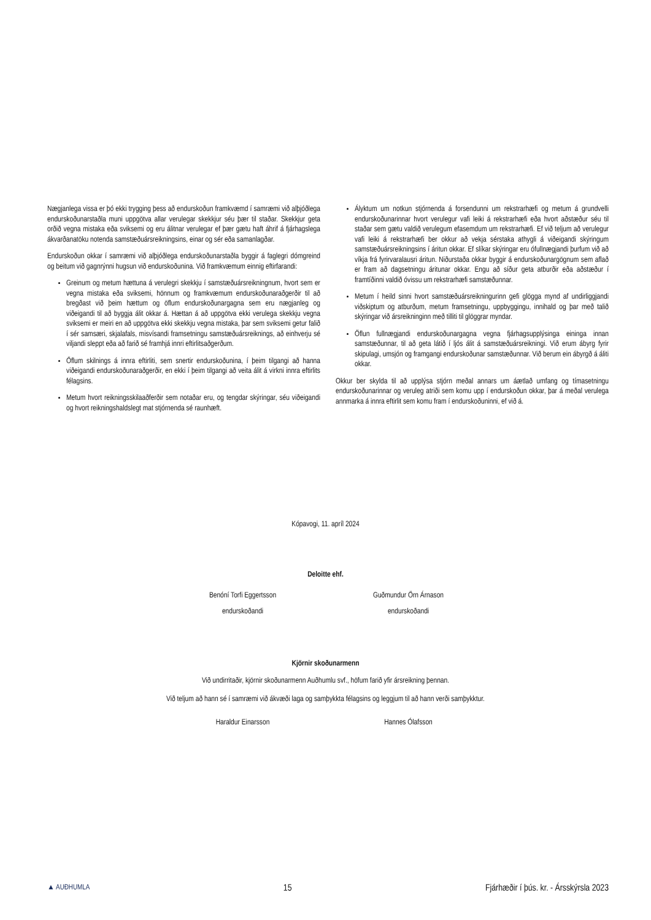Nægjanlega vissa er þó ekki trygging þess að endurskoðun framkvæmd í samræmi við alþjóðlega endurskoðunarstaðla muni uppgötva allar verulegar skekkjur séu þær til staðar. Skekkjur geta orðið vegna mistaka eða sviksemi og eru álitnar verulegar ef þær gætu haft áhrif á fjárhagslega ákvarðanatöku notenda samstæðuársreikningsins, einar og sér eða samanlagðar.
Endurskoðun okkar í samræmi við alþjóðlega endurskoðunarstaðla byggir á faglegri dómgreind og beitum við gagnrýnni hugsun við endurskoðunina. Við framkvæmum einnig eftirfarandi:
Greinum og metum hættuna á verulegri skekkju í samstæðuársreikningnum, hvort sem er vegna mistaka eða sviksemi, hönnum og framkvæmum endurskoðunaraðgerðir til að bregðast við þeim hættum og öflum endurskoðunargagna sem eru nægjanleg og viðeigandi til að byggja álit okkar á. Hættan á að uppgötva ekki verulega skekkju vegna sviksemi er meiri en að uppgötva ekki skekkju vegna mistaka, þar sem sviksemi getur falið í sér samsæri, skjalafals, misvísandi framsetningu samstæðuársreiknings, að einhverju sé viljandi sleppt eða að farið sé framhjá innri eftirlitsaðgerðum.
Öflum skilnings á innra eftirliti, sem snertir endurskoðunina, í þeim tilgangi að hanna viðeigandi endurskoðunaraðgerðir, en ekki í þeim tilgangi að veita álit á virkni innra eftirlits félagsins.
Metum hvort reikningsskilaaðferðir sem notaðar eru, og tengdar skýringar, séu viðeigandi og hvort reikningshaldslegt mat stjórnenda sé raunhæft.
Ályktum um notkun stjórnenda á forsendunni um rekstrarhæfi og metum á grundvelli endurskoðunarinnar hvort verulegur vafi leiki á rekstrarhæfi eða hvort aðstæður séu til staðar sem gætu valdið verulegum efasemdum um rekstrarhæfi. Ef við teljum að verulegur vafi leiki á rekstrarhæfi ber okkur að vekja sérstaka athygli á viðeigandi skýringum samstæðuársreikningsins í áritun okkar. Ef slíkar skýringar eru ófullnægjandi þurfum við að víkja frá fyrirvaralausri áritun. Niðurstaða okkar byggir á endurskoðunargögnum sem aflað er fram að dagsetningu áritunar okkar. Engu að síður geta atburðir eða aðstæður í framtíðinni valdið óvissu um rekstrarhæfi samstæðunnar.
Metum í heild sinni hvort samstæðuársreikningurinn gefi glögga mynd af undirliggjandi viðskiptum og atburðum, metum framsetningu, uppbyggingu, innihald og þar með talið skýringar við ársreikninginn með tilliti til glöggrar myndar.
Öflun fullnægjandi endurskoðunargagna vegna fjárhagsupplýsinga eininga innan samstæðunnar, til að geta látið í ljós álit á samstæðuársreikningi. Við erum ábyrg fyrir skipulagi, umsjón og framgangi endurskoðunar samstæðunnar. Við berum ein ábyrgð á áliti okkar.
Okkur ber skylda til að upplýsa stjórn meðal annars um áætlað umfang og tímasetningu endurskoðunarinnar og veruleg atriði sem komu upp í endurskoðun okkar, þar á meðal verulega annmarka á innra eftirlit sem komu fram í endurskoðuninni, ef við á.
Kópavogi, 11. apríl 2024
Deloitte ehf.
Benóní Torfi Eggertsson
endurskoðandi
Guðmundur Örn Árnason
endurskoðandi
Kjörnir skoðunarmenn
Við undirritaðir, kjörnir skoðunarmenn Auðhumlu svf., höfum farið yfir ársreikning þennan.
Við teljum að hann sé í samræmi við ákvæði laga og samþykkta félagsins og leggjum til að hann verði samþykktur.
Haraldur Einarsson Hannes Ólafsson
▲ AUÐHUMLA 15 Fjárhæðir í þús. kr. - Ársskýrsla 2023